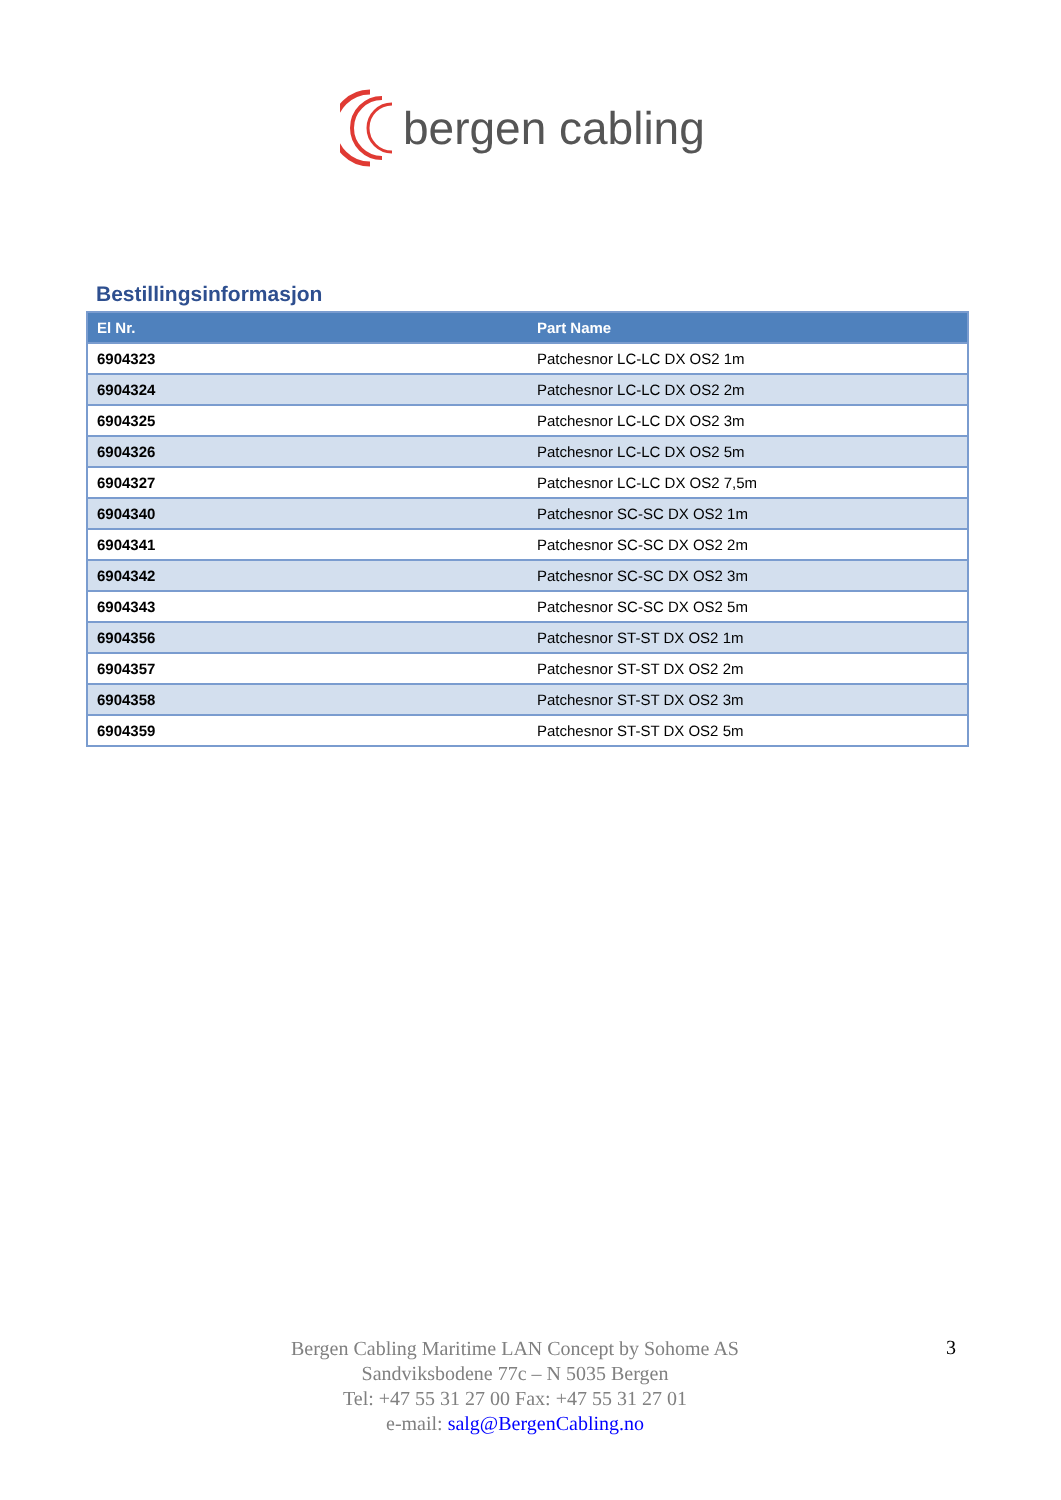bergen cabling
Bestillingsinformasjon
| El Nr. | Part Name |
| --- | --- |
| 6904323 | Patchesnor LC-LC DX OS2 1m |
| 6904324 | Patchesnor LC-LC DX OS2 2m |
| 6904325 | Patchesnor LC-LC DX OS2 3m |
| 6904326 | Patchesnor LC-LC DX OS2 5m |
| 6904327 | Patchesnor LC-LC DX OS2 7,5m |
| 6904340 | Patchesnor SC-SC DX OS2 1m |
| 6904341 | Patchesnor SC-SC DX OS2 2m |
| 6904342 | Patchesnor SC-SC DX OS2 3m |
| 6904343 | Patchesnor SC-SC DX OS2 5m |
| 6904356 | Patchesnor ST-ST DX OS2 1m |
| 6904357 | Patchesnor ST-ST DX OS2 2m |
| 6904358 | Patchesnor ST-ST DX OS2 3m |
| 6904359 | Patchesnor ST-ST DX OS2 5m |
Bergen Cabling Maritime LAN Concept by Sohome AS
Sandviksbodene 77c – N 5035 Bergen
Tel: +47 55 31 27 00 Fax: +47 55 31 27 01
e-mail: salg@BergenCabling.no
3